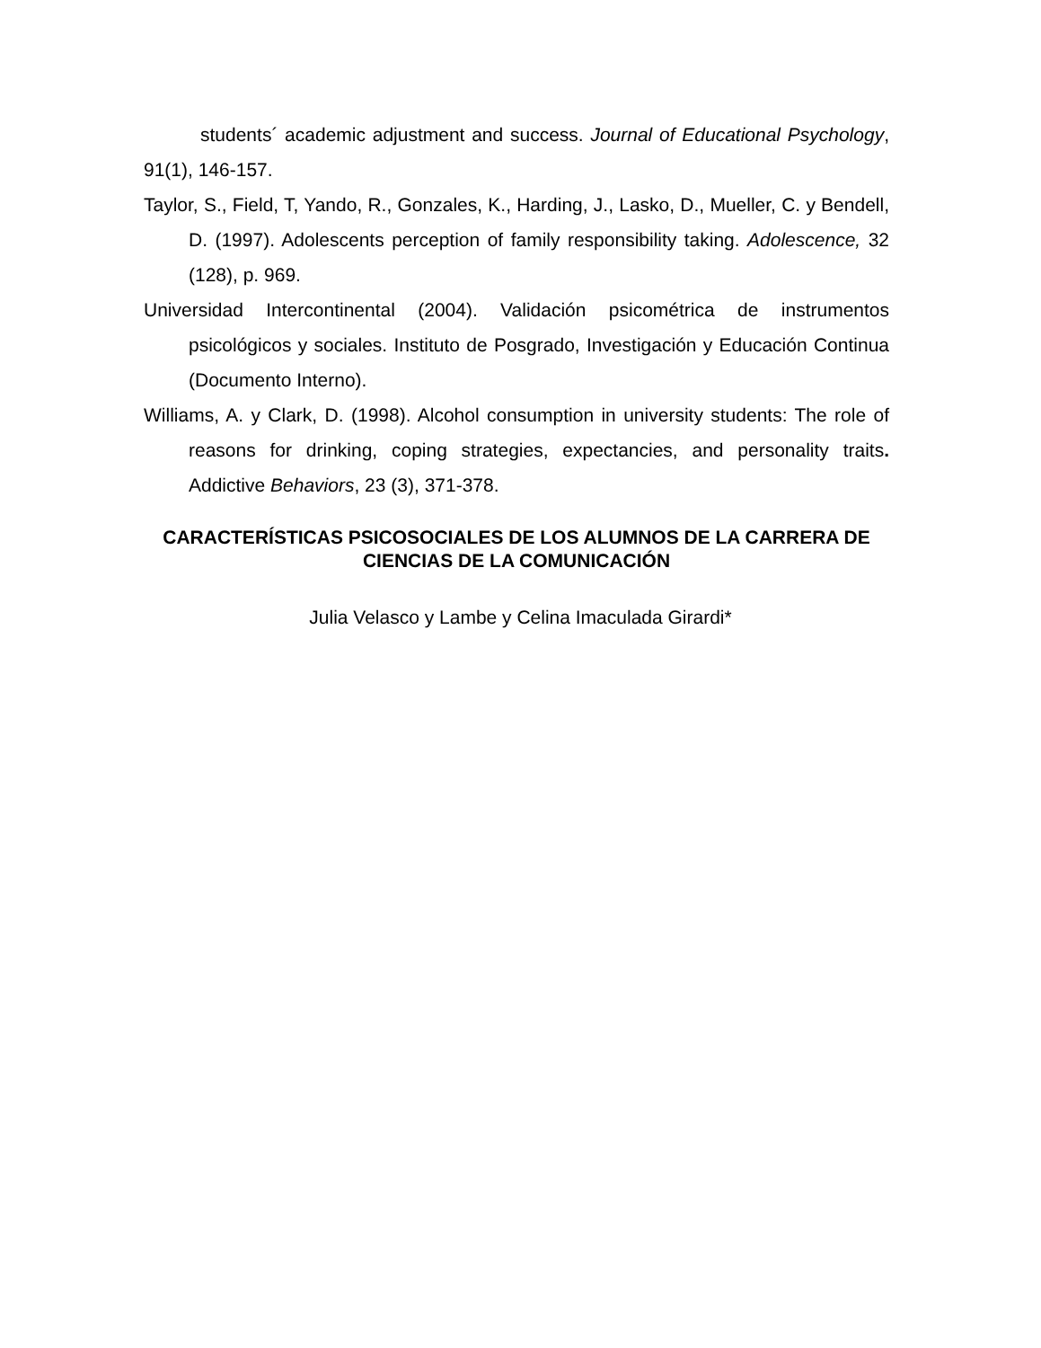students´ academic adjustment and success. Journal of Educational Psychology, 91(1), 146-157.
Taylor, S., Field, T, Yando, R., Gonzales, K., Harding, J., Lasko, D., Mueller, C. y Bendell, D. (1997). Adolescents perception of family responsibility taking. Adolescence, 32 (128), p. 969.
Universidad Intercontinental (2004). Validación psicométrica de instrumentos psicológicos y sociales. Instituto de Posgrado, Investigación y Educación Continua (Documento Interno).
Williams, A. y Clark, D. (1998). Alcohol consumption in university students: The role of reasons for drinking, coping strategies, expectancies, and personality traits. Addictive Behaviors, 23 (3), 371-378.
CARACTERÍSTICAS PSICOSOCIALES DE LOS ALUMNOS DE LA CARRERA DE CIENCIAS DE LA COMUNICACIÓN
Julia Velasco y Lambe y Celina Imaculada Girardi*